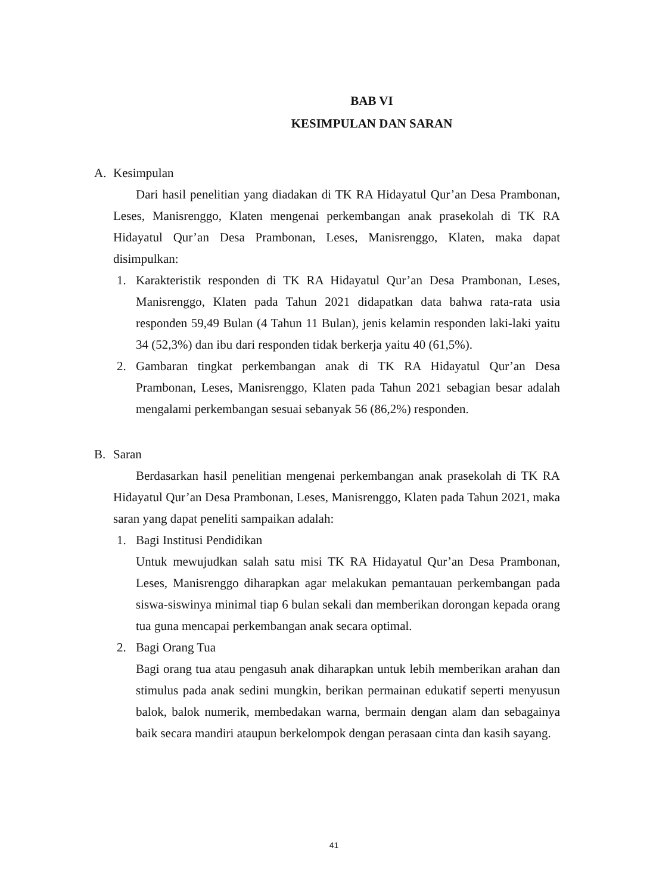BAB VI
KESIMPULAN DAN SARAN
A. Kesimpulan
Dari hasil penelitian yang diadakan di TK RA Hidayatul Qur’an Desa Prambonan, Leses, Manisrenggo, Klaten mengenai perkembangan anak prasekolah di TK RA Hidayatul Qur’an Desa Prambonan, Leses, Manisrenggo, Klaten, maka dapat disimpulkan:
1. Karakteristik responden di TK RA Hidayatul Qur’an Desa Prambonan, Leses, Manisrenggo, Klaten pada Tahun 2021 didapatkan data bahwa rata-rata usia responden 59,49 Bulan (4 Tahun 11 Bulan), jenis kelamin responden laki-laki yaitu 34 (52,3%) dan ibu dari responden tidak berkerja yaitu 40 (61,5%).
2. Gambaran tingkat perkembangan anak di TK RA Hidayatul Qur’an Desa Prambonan, Leses, Manisrenggo, Klaten pada Tahun 2021 sebagian besar adalah mengalami perkembangan sesuai sebanyak 56 (86,2%) responden.
B. Saran
Berdasarkan hasil penelitian mengenai perkembangan anak prasekolah di TK RA Hidayatul Qur’an Desa Prambonan, Leses, Manisrenggo, Klaten pada Tahun 2021, maka saran yang dapat peneliti sampaikan adalah:
1. Bagi Institusi Pendidikan
Untuk mewujudkan salah satu misi TK RA Hidayatul Qur’an Desa Prambonan, Leses, Manisrenggo diharapkan agar melakukan pemantauan perkembangan pada siswa-siswinya minimal tiap 6 bulan sekali dan memberikan dorongan kepada orang tua guna mencapai perkembangan anak secara optimal.
2. Bagi Orang Tua
Bagi orang tua atau pengasuh anak diharapkan untuk lebih memberikan arahan dan stimulus pada anak sedini mungkin, berikan permainan edukatif seperti menyusun balok, balok numerik, membedakan warna, bermain dengan alam dan sebagainya baik secara mandiri ataupun berkelompok dengan perasaan cinta dan kasih sayang.
41